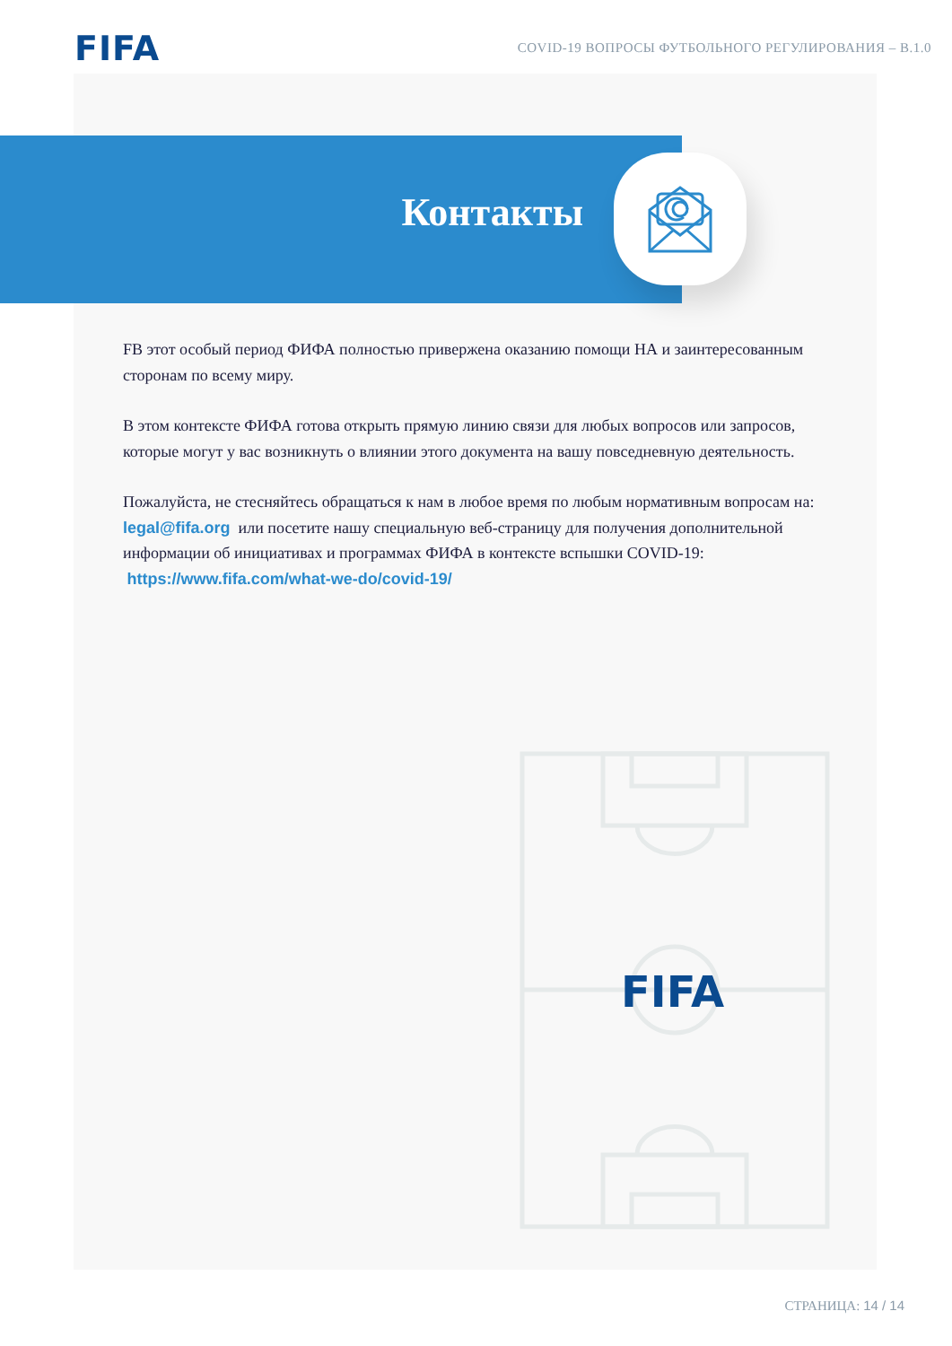FIFA
COVID-19 ВОПРОСЫ ФУТБОЛЬНОГО РЕГУЛИРОВАНИЯ – В.1.0
Контакты
FВ этот особый период ФИФА полностью привержена оказанию помощи НА и заинтересованным сторонам по всему миру.
В этом контексте ФИФА готова открыть прямую линию связи для любых вопросов или запросов, которые могут у вас возникнуть о влиянии этого документа на вашу повседневную деятельность.
Пожалуйста, не стесняйтесь обращаться к нам в любое время по любым нормативным вопросам на: legal@fifa.org или посетите нашу специальную веб-страницу для получения дополнительной информации об инициативах и программах ФИФА в контексте вспышки COVID-19: https://www.fifa.com/what-we-do/covid-19/
FIFA
СТРАНИЦА: 14 / 14